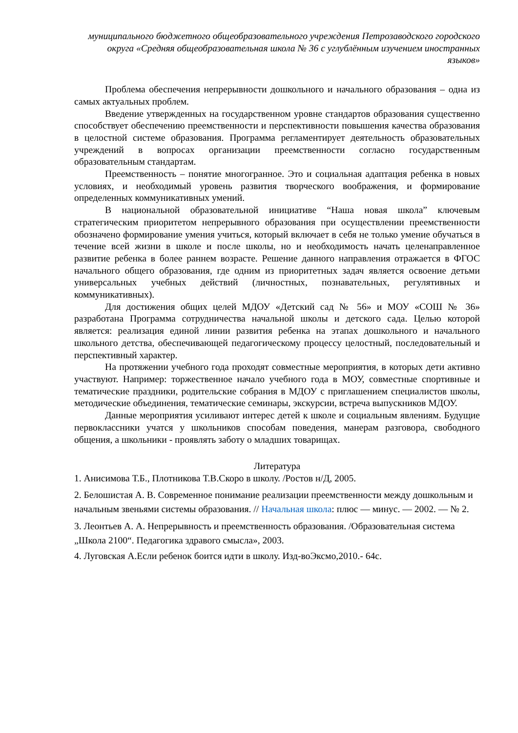муниципального бюджетного общеобразовательного учреждения Петрозаводского городского округа «Средняя общеобразовательная школа № 36 с углублённым изучением иностранных языков»
Проблема обеспечения непрерывности дошкольного и начального образования – одна из самых актуальных проблем.
Введение утвержденных на государственном уровне стандартов образования существенно способствует обеспечению преемственности и перспективности повышения качества образования в целостной системе образования. Программа регламентирует деятельность образовательных учреждений в вопросах организации преемственности согласно государственным образовательным стандартам.
Преемственность – понятие многогранное. Это и социальная адаптация ребенка в новых условиях, и необходимый уровень развития творческого воображения, и формирование определенных коммуникативных умений.
В национальной образовательной инициативе “Наша новая школа” ключевым стратегическим приоритетом непрерывного образования при осуществлении преемственности обозначено формирование умения учиться, который включает в себя не только умение обучаться в течение всей жизни в школе и после школы, но и необходимость начать целенаправленное развитие ребенка в более раннем возрасте. Решение данного направления отражается в ФГОС начального общего образования, где одним из приоритетных задач является освоение детьми универсальных учебных действий (личностных, познавательных, регулятивных и коммуникативных).
Для достижения общих целей МДОУ «Детский сад № 56» и МОУ «СОШ № 36» разработана Программа сотрудничества начальной школы и детского сада. Целью которой является: реализация единой линии развития ребенка на этапах дошкольного и начального школьного детства, обеспечивающей педагогическому процессу целостный, последовательный и перспективный характер.
На протяжении учебного года проходят совместные мероприятия, в которых дети активно участвуют. Например: торжественное начало учебного года в МОУ, совместные спортивные и тематические праздники, родительские собрания в МДОУ с приглашением специалистов школы, методические объединения, тематические семинары, экскурсии, встреча выпускников МДОУ.
Данные мероприятия усиливают интерес детей к школе и социальным явлениям. Будущие первоклассники учатся у школьников способам поведения, манерам разговора, свободного общения, а школьники - проявлять заботу о младших товарищах.
Литература
1. Анисимова Т.Б., Плотникова Т.В.Скоро в школу. /Ростов н/Д, 2005.
2. Белошистая А. В. Современное понимание реализации преемственности между дошкольным и начальным звеньями системы образования. // Начальная школа: плюс — минус. — 2002. — № 2.
3. Леонтьев А. А. Непрерывность и преемственность образования. /Образовательная система „Школа 2100“. Педагогика здравого смысла», 2003.
4. Луговская А.Если ребенок боится идти в школу. Изд-воЭксмо,2010.- 64с.